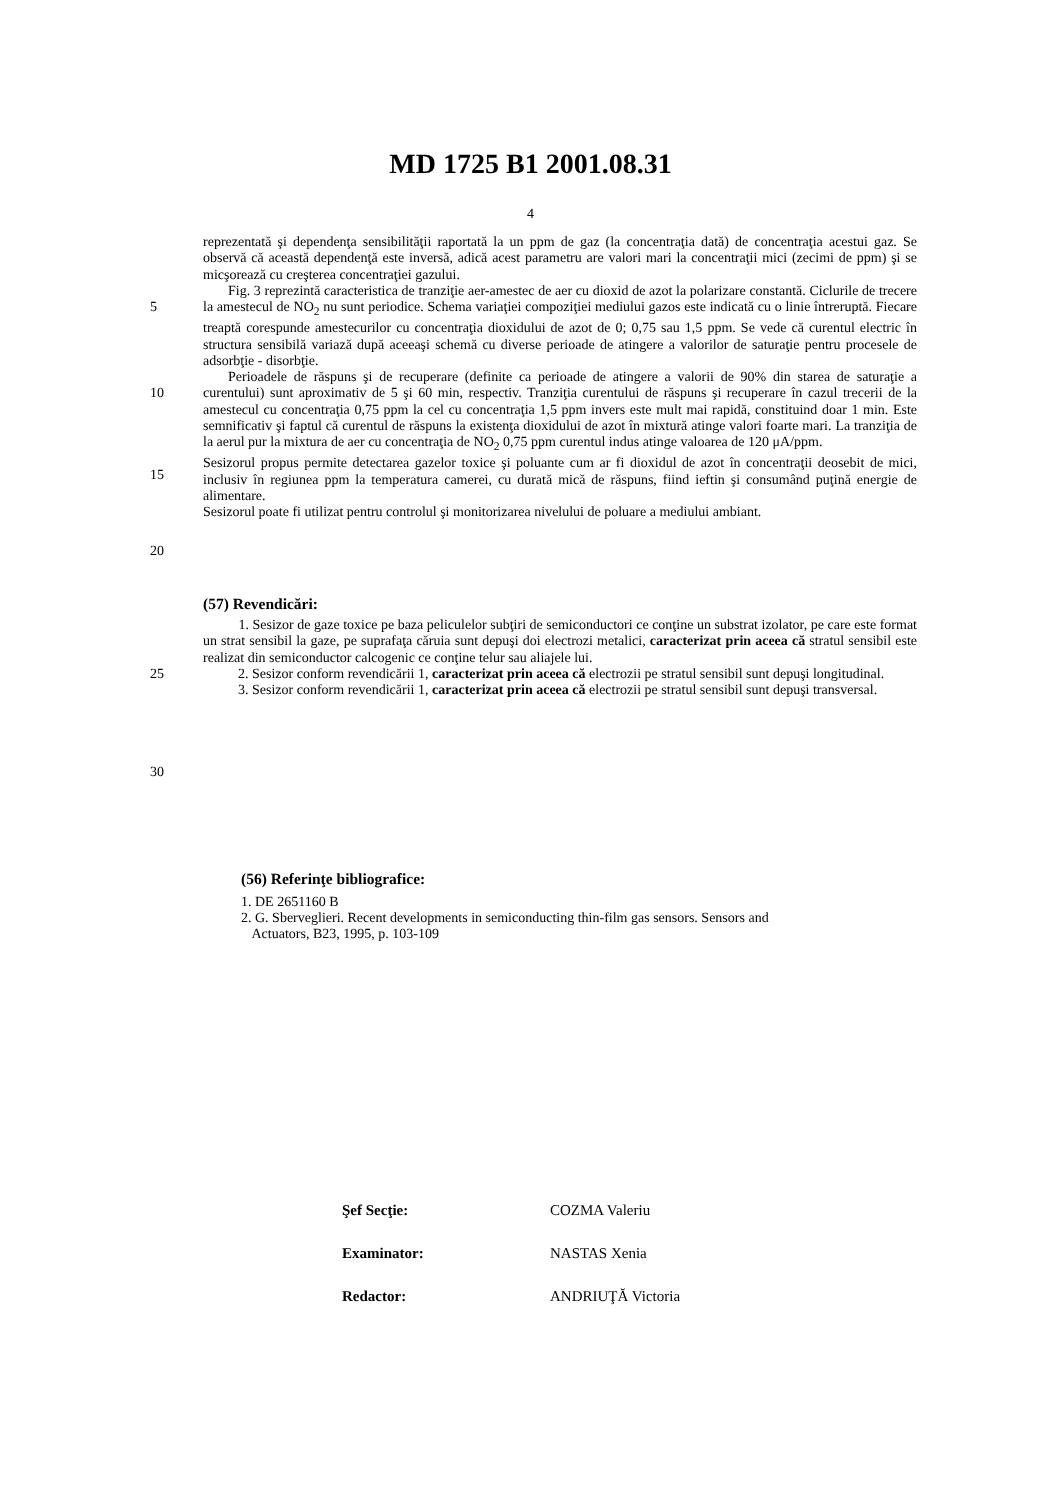MD 1725 B1 2001.08.31
4
reprezentată şi dependenţa sensibilităţii raportată la un ppm de gaz (la concentraţia dată) de concentraţia acestui gaz. Se observă că această dependenţă este inversă, adică acest parametru are valori mari la concentraţii mici (zecimi de ppm) şi se micşorează cu creşterea concentraţiei gazului.
5 Fig. 3 reprezintă caracteristica de tranziţie aer-amestec de aer cu dioxid de azot la polarizare constantă. Ciclurile de trecere la amestecul de NO<sub>2</sub> nu sunt periodice. Schema variaţiei compoziţiei mediului gazos este indicată cu o linie întreruptă. Fiecare treaptă corespunde amestecurilor cu concentraţia dioxidului de azot de 0; 0,75 sau 1,5 ppm. Se vede că curentul electric în structura sensibilă variază după aceeaşi schemă cu diverse perioade de atingere a valorilor de saturaţie pentru procesele de adsorbţie - disorbţie.
10
15
Perioadele de răspuns şi de recuperare (definite ca perioade de atingere a valorii de 90% din starea de saturaţie a curentului) sunt aproximativ de 5 şi 60 min, respectiv. Tranziţia curentului de răspuns şi recuperare în cazul trecerii de la amestecul cu concentraţia 0,75 ppm la cel cu concentraţia 1,5 ppm invers este mult mai rapidă, constituind doar 1 min. Este semnificativ şi faptul că curentul de răspuns la existenţa dioxidului de azot în mixtură atinge valori foarte mari. La tranziţia de la aerul pur la mixtura de aer cu concentraţia de NO<sub>2</sub> 0,75 ppm curentul indus atinge valoarea de 120 μA/ppm.
Sesizorul propus permite detectarea gazelor toxice şi poluante cum ar fi dioxidul de azot în concentraţii deosebit de mici, inclusiv în regiunea ppm la temperatura camerei, cu durată mică de răspuns, fiind ieftin şi consumând puţină energie de alimentare.
Sesizorul poate fi utilizat pentru controlul şi monitorizarea nivelului de poluare a mediului ambiant.
20
(57) Revendicări:
25
30
1. Sesizor de gaze toxice pe baza peliculelor subţiri de semiconductori ce conţine un substrat izolator, pe care este format un strat sensibil la gaze, pe suprafaţa căruia sunt depuşi doi electrozi metalici, caracterizat prin aceea că stratul sensibil este realizat din semiconductor calcogenic ce conţine telur sau aliajele lui.
2. Sesizor conform revendicării 1, caracterizat prin aceea că electrozii pe stratul sensibil sunt depuşi longitudinal.
3. Sesizor conform revendicării 1, caracterizat prin aceea că electrozii pe stratul sensibil sunt depuşi transversal.
(56) Referinţe bibliografice:
1. DE 2651160 B
2. G. Sberveglieri. Recent developments in semiconducting thin-film gas sensors. Sensors and
Actuators, B23, 1995, p. 103-109
Şef Secţie: COZMA Valeriu
Examinator: NASTAS Xenia
Redactor: ANDRIUŢĂ Victoria